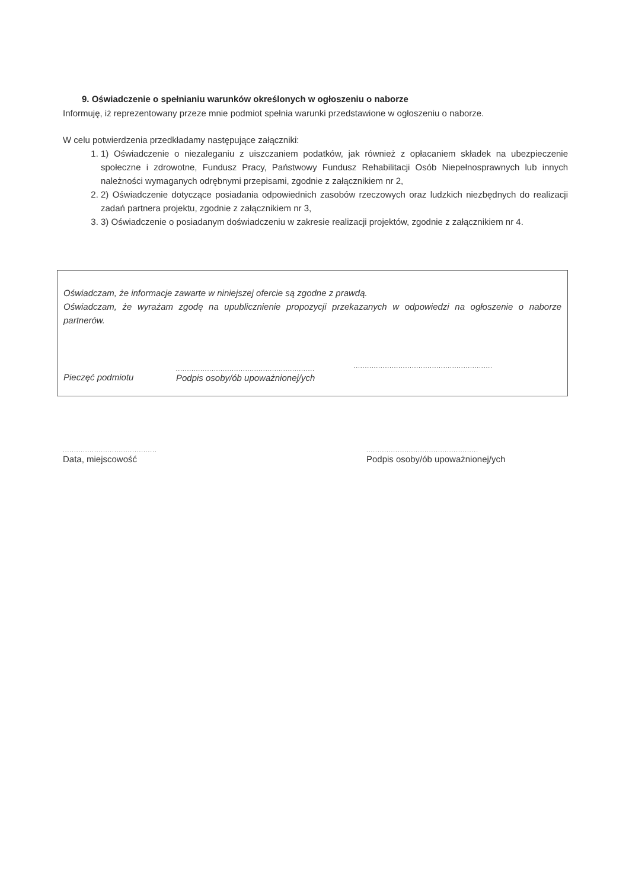9. Oświadczenie o spełnianiu warunków określonych w ogłoszeniu o naborze
Informuję, iż reprezentowany przeze mnie podmiot spełnia warunki przedstawione w ogłoszeniu o naborze.
W celu potwierdzenia przedkładamy następujące załączniki:
1. 1) Oświadczenie o niezaleganiu z uiszczaniem podatków, jak również z opłacaniem składek na ubezpieczenie społeczne i zdrowotne, Fundusz Pracy, Państwowy Fundusz Rehabilitacji Osób Niepełnosprawnych lub innych należności wymaganych odrębnymi przepisami, zgodnie z załącznikiem nr 2,
2. 2) Oświadczenie dotyczące posiadania odpowiednich zasobów rzeczowych oraz ludzkich niezbędnych do realizacji zadań partnera projektu, zgodnie z załącznikiem nr 3,
3. 3) Oświadczenie o posiadanym doświadczeniu w zakresie realizacji projektów, zgodnie z załącznikiem nr 4.
Oświadczam, że informacje zawarte w niniejszej ofercie są zgodne z prawdą.
Oświadczam, że wyrażam zgodę na upublicznienie propozycji przekazanych w odpowiedzi na ogłoszenie o naborze partnerów.
Pieczęć podmiotu ..............................................................
Podpis osoby/ób upoważnionej/ych ..............................................................
..........................................
Data, miejscowość
..................................................
Podpis osoby/ób upoważnionej/ych